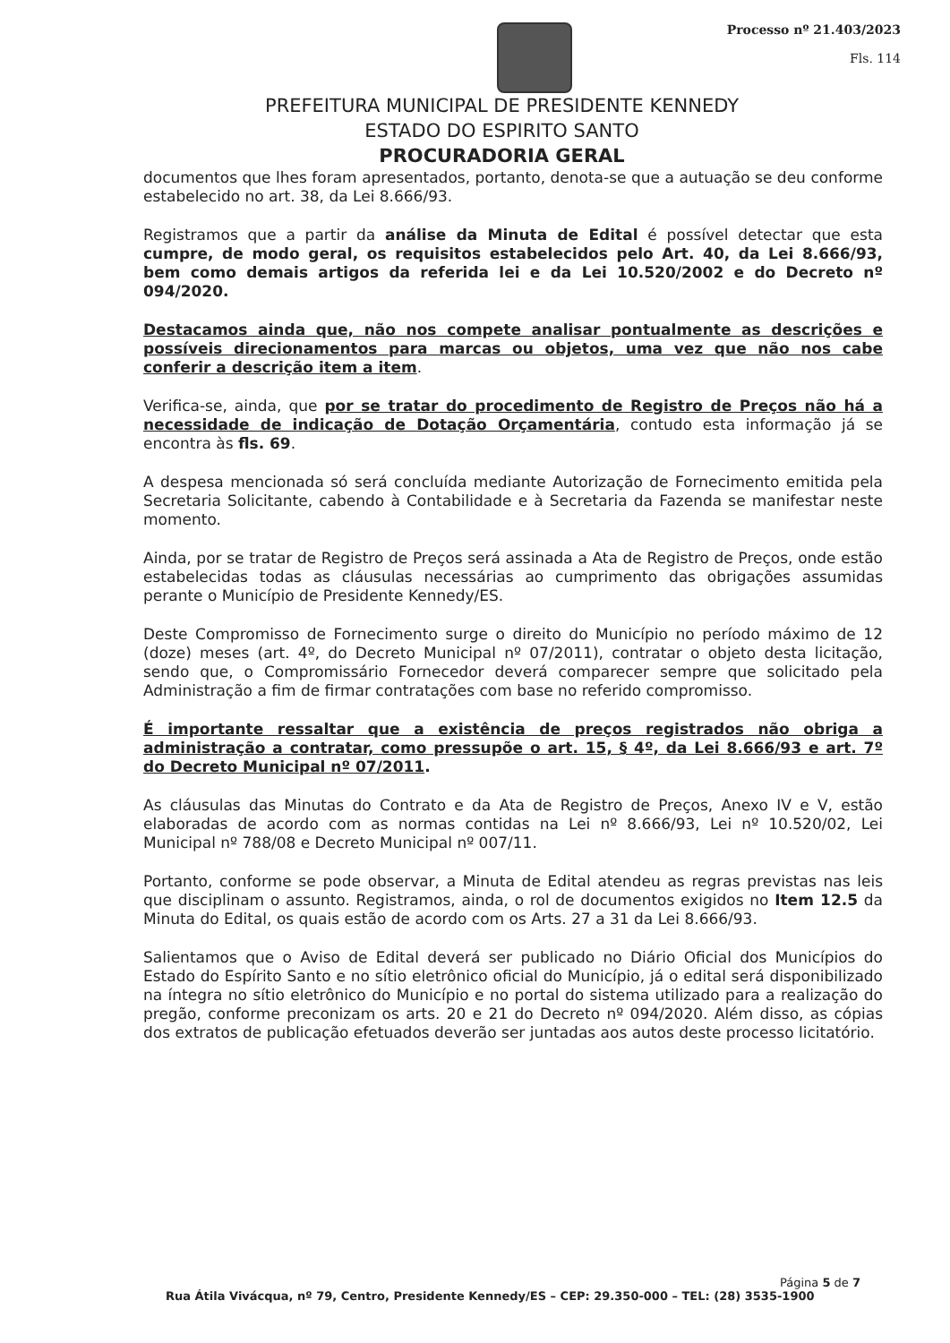Processo nº 21.403/2023
Fls. 114
PREFEITURA MUNICIPAL DE PRESIDENTE KENNEDY
ESTADO DO ESPIRITO SANTO
PROCURADORIA GERAL
documentos que lhes foram apresentados, portanto, denota-se que a autuação se deu conforme estabelecido no art. 38, da Lei 8.666/93.
Registramos que a partir da análise da Minuta de Edital é possível detectar que esta cumpre, de modo geral, os requisitos estabelecidos pelo Art. 40, da Lei 8.666/93, bem como demais artigos da referida lei e da Lei 10.520/2002 e do Decreto nº 094/2020.
Destacamos ainda que, não nos compete analisar pontualmente as descrições e possíveis direcionamentos para marcas ou objetos, uma vez que não nos cabe conferir a descrição item a item.
Verifica-se, ainda, que por se tratar do procedimento de Registro de Preços não há a necessidade de indicação de Dotação Orçamentária, contudo esta informação já se encontra às fls. 69.
A despesa mencionada só será concluída mediante Autorização de Fornecimento emitida pela Secretaria Solicitante, cabendo à Contabilidade e à Secretaria da Fazenda se manifestar neste momento.
Ainda, por se tratar de Registro de Preços será assinada a Ata de Registro de Preços, onde estão estabelecidas todas as cláusulas necessárias ao cumprimento das obrigações assumidas perante o Município de Presidente Kennedy/ES.
Deste Compromisso de Fornecimento surge o direito do Município no período máximo de 12 (doze) meses (art. 4º, do Decreto Municipal nº 07/2011), contratar o objeto desta licitação, sendo que, o Compromissário Fornecedor deverá comparecer sempre que solicitado pela Administração a fim de firmar contratações com base no referido compromisso.
É importante ressaltar que a existência de preços registrados não obriga a administração a contratar, como pressupõe o art. 15, § 4º, da Lei 8.666/93 e art. 7º do Decreto Municipal nº 07/2011.
As cláusulas das Minutas do Contrato e da Ata de Registro de Preços, Anexo IV e V, estão elaboradas de acordo com as normas contidas na Lei nº 8.666/93, Lei nº 10.520/02, Lei Municipal nº 788/08 e Decreto Municipal nº 007/11.
Portanto, conforme se pode observar, a Minuta de Edital atendeu as regras previstas nas leis que disciplinam o assunto. Registramos, ainda, o rol de documentos exigidos no Item 12.5 da Minuta do Edital, os quais estão de acordo com os Arts. 27 a 31 da Lei 8.666/93.
Salientamos que o Aviso de Edital deverá ser publicado no Diário Oficial dos Municípios do Estado do Espírito Santo e no sítio eletrônico oficial do Município, já o edital será disponibilizado na íntegra no sítio eletrônico do Município e no portal do sistema utilizado para a realização do pregão, conforme preconizam os arts. 20 e 21 do Decreto nº 094/2020. Além disso, as cópias dos extratos de publicação efetuados deverão ser juntadas aos autos deste processo licitatório.
Página 5 de 7
Rua Átila Vivácqua, nº 79, Centro, Presidente Kennedy/ES – CEP: 29.350-000 – TEL: (28) 3535-1900